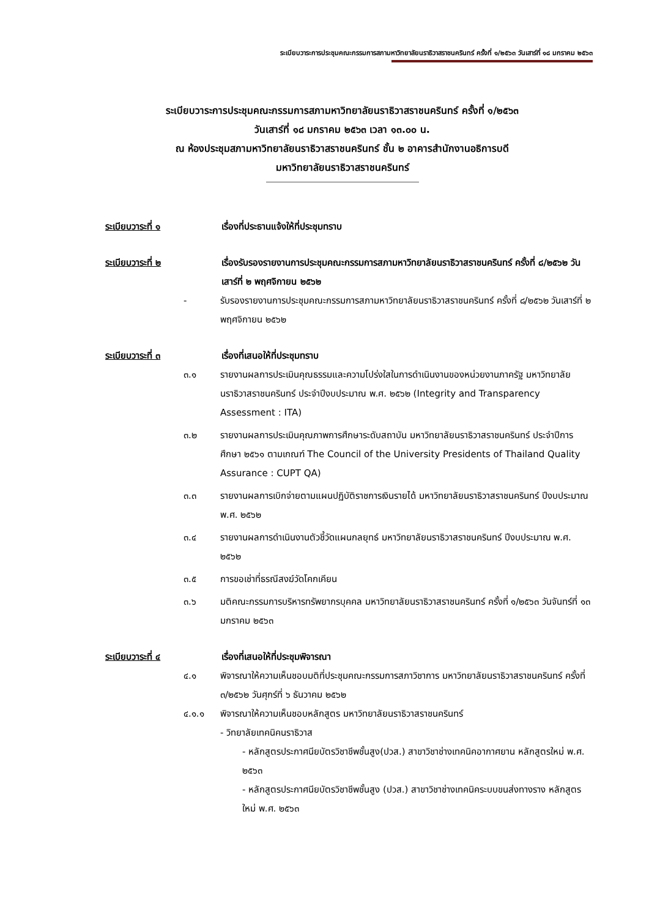ระเบียบวาระการประชุมคณะกรรมการสภามหาวิทยาลัยนราธิวาสราชนครินทร์ ครั้งที่ ๑/๒๕๖๓ วันเสาร์ที่ ๑๘ มกราคม ๒๕๖๓
ระเบียบวาระการประชุมคณะกรรมการสภามหาวิทยาลัยนราธิวาสราชนครินทร์ ครั้งที่ ๑/๒๕๖๓
วันเสาร์ที่ ๑๘ มกราคม ๒๕๖๓ เวลา ๑๓.๐๐ น.
ณ ห้องประชุมสภามหาวิทยาลัยนราธิวาสราชนครินทร์ ชั้น ๒ อาคารสำนักงานอธิการบดี
มหาวิทยาลัยนราธิวาสราชนครินทร์
ระเบียบวาระที่ ๑ เรื่องที่ประธานแจ้งให้ที่ประชุมทราบ
ระเบียบวาระที่ ๒ เรื่องรับรองรายงานการประชุมคณะกรรมการสภามหาวิทยาลัยนราธิวาสราชนครินทร์ ครั้งที่ ๘/๒๕๖๒ วันเสาร์ที่ ๒ พฤศจิกายน ๒๕๖๒
- รับรองรายงานการประชุมคณะกรรมการสภามหาวิทยาลัยนราธิวาสราชนครินทร์ ครั้งที่ ๘/๒๕๖๒ วันเสาร์ที่ ๒ พฤศจิกายน ๒๕๖๒
ระเบียบวาระที่ ๓ เรื่องที่เสนอให้ที่ประชุมทราบ
๓.๑ รายงานผลการประเมินคุณธรรมและความโปร่งใสในการดำเนินงานของหน่วยงานภาครัฐ มหาวิทยาลัยนราธิวาสราชนครินทร์ ประจำปีงบประมาณ พ.ศ. ๒๕๖๒ (Integrity and Transparency Assessment : ITA)
๓.๒ รายงานผลการประเมินคุณภาพการศึกษาระดับสถาบัน มหาวิทยาลัยนราธิวาสราชนครินทร์ ประจำปีการศึกษา ๒๕๖๑ ตามเกณฑ์ The Council of the University Presidents of Thailand Quality Assurance : CUPT QA)
๓.๓ รายงานผลการเบิกจ่ายตามแผนปฏิบัติราชการเงินรายได้ มหาวิทยาลัยนราธิวาสราชนครินทร์ ปีงบประมาณ พ.ศ. ๒๕๖๒
๓.๔ รายงานผลการดำเนินงานตัวชี้วัดแผนกลยุทธ์ มหาวิทยาลัยนราธิวาสราชนครินทร์ ปีงบประมาณ พ.ศ. ๒๕๖๒
๓.๕ การขอเช่าที่ธรณีสงฆ์วัดโคกเคียน
๓.๖ มติคณะกรรมการบริหารทรัพยากรบุคคล มหาวิทยาลัยนราธิวาสราชนครินทร์ ครั้งที่ ๑/๒๕๖๓ วันจันทร์ที่ ๑๓ มกราคม ๒๕๖๓
ระเบียบวาระที่ ๔ เรื่องที่เสนอให้ที่ประชุมพิจารณา
๔.๑ พิจารณาให้ความเห็นชอบมติที่ประชุมคณะกรรมการสภาวิชาการ มหาวิทยาลัยนราธิวาสราชนครินทร์ ครั้งที่ ๓/๒๕๖๒ วันศุกร์ที่ ๖ ธันวาคม ๒๕๖๒
๔.๑.๑ พิจารณาให้ความเห็นชอบหลักสูตร มหาวิทยาลัยนราธิวาสราชนครินทร์
- วิทยาลัยเทคนิคนราธิวาส
- หลักสูตรประกาศนียบัตรวิชาชีพชั้นสูง(ปวส.) สาขาวิชาช่างเทคนิคอากาศยาน หลักสูตรใหม่ พ.ศ. ๒๕๖๓
- หลักสูตรประกาศนียบัตรวิชาชีพชั้นสูง (ปวส.) สาขาวิชาช่างเทคนิคระบบขนส่งทางราง หลักสูตรใหม่ พ.ศ. ๒๕๖๓